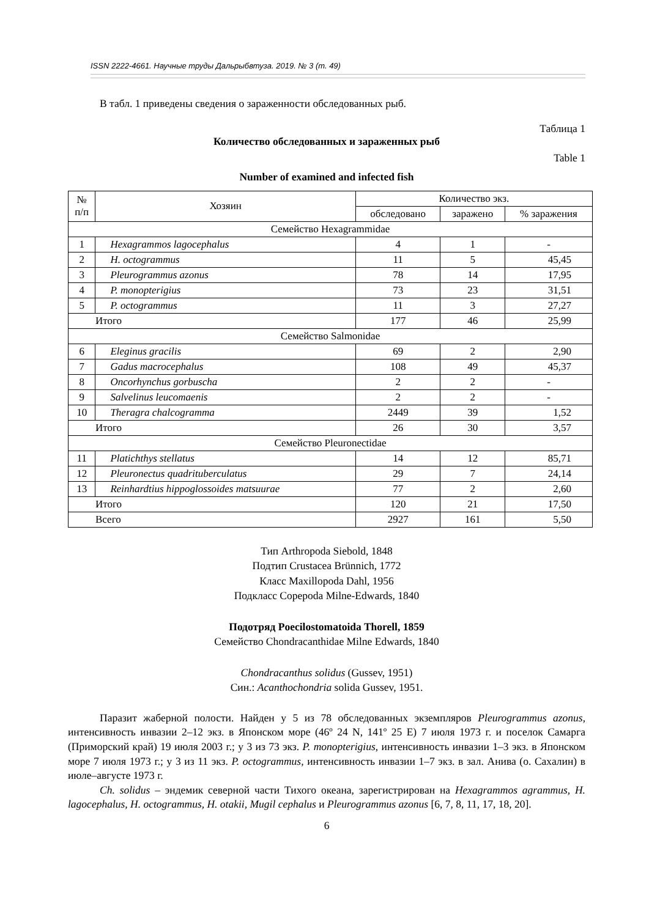ISSN 2222-4661. Научные труды Дальрыбвтуза. 2019. № 3 (т. 49)
В табл. 1 приведены сведения о зараженности обследованных рыб.
Таблица 1
Количество обследованных и зараженных рыб
Table 1
Number of examined and infected fish
| № п/п | Хозяин | Количество экз. | | |
| --- | --- | --- | --- | --- |
| | | обследовано | заражено | % заражения |
| Семейство Hexagrammidae | | | | |
| 1 | Hexagrammos lagocephalus | 4 | 1 | - |
| 2 | H. octogrammus | 11 | 5 | 45,45 |
| 3 | Pleurogrammus azonus | 78 | 14 | 17,95 |
| 4 | P. monopterigius | 73 | 23 | 31,51 |
| 5 | P. octogrammus | 11 | 3 | 27,27 |
| Итого | | 177 | 46 | 25,99 |
| Семейство Salmonidae | | | | |
| 6 | Eleginus gracilis | 69 | 2 | 2,90 |
| 7 | Gadus macrocephalus | 108 | 49 | 45,37 |
| 8 | Oncorhynchus gorbuscha | 2 | 2 | - |
| 9 | Salvelinus leucomaenis | 2 | 2 | - |
| 10 | Theragra chalcogramma | 2449 | 39 | 1,52 |
| Итого | | 26 | 30 | 3,57 |
| Семейство Pleuronectidae | | | | |
| 11 | Platichthys stellatus | 14 | 12 | 85,71 |
| 12 | Pleuronectus quadrituberculatus | 29 | 7 | 24,14 |
| 13 | Reinhardtius hippoglossoides matsuurae | 77 | 2 | 2,60 |
| Итого | | 120 | 21 | 17,50 |
| Всего | | 2927 | 161 | 5,50 |
Тип Arthropoda Siebold, 1848
Подтип Crustacea Brünnich, 1772
Класс Maxillopoda Dahl, 1956
Подкласс Copepoda Milne-Edwards, 1840
Подотряд Poecilostomatoida Thorell, 1859
Семейство Chondracanthidae Milne Edwards, 1840
Chondracanthus solidus (Gussev, 1951)
Син.: Acanthochondria solida Gussev, 1951.
Паразит жаберной полости. Найден у 5 из 78 обследованных экземпляров Pleurogrammus azonus, интенсивность инвазии 2–12 экз. в Японском море (46º 24 N, 141º 25 E) 7 июля 1973 г. и поселок Самарга (Приморский край) 19 июля 2003 г.; у 3 из 73 экз. P. monopterigius, интенсивность инвазии 1–3 экз. в Японском море 7 июля 1973 г.; у 3 из 11 экз. P. octogrammus, интенсивность инвазии 1–7 экз. в зал. Анива (о. Сахалин) в июле–августе 1973 г.
Ch. solidus – эндемик северной части Тихого океана, зарегистрирован на Hexagrammos agrammus, H. lagocephalus, H. octogrammus, H. otakii, Mugil cephalus и Pleurogrammus azonus [6, 7, 8, 11, 17, 18, 20].
6